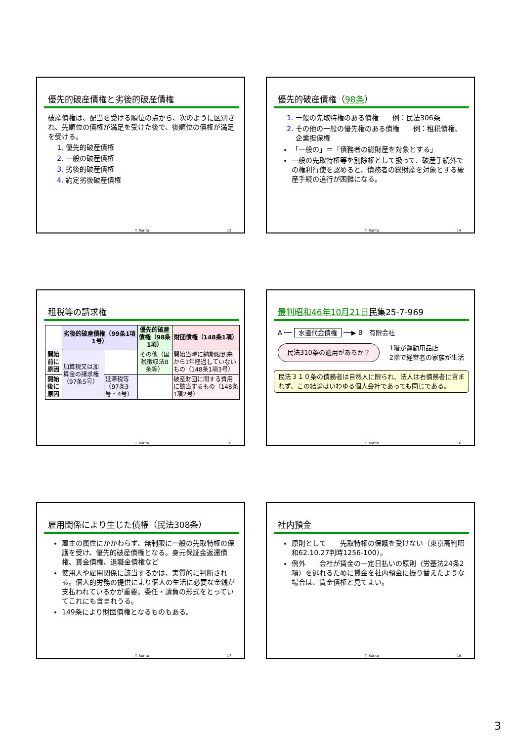優先的破産債権と劣後的破産債権
破産債権は、配当を受ける順位の点から、次のように区別され、先順位の債権が満足を受けた後で、後順位の債権が満足を受ける。
1. 優先的破産債権
2. 一般の破産債権
3. 劣後的破産債権
4. 約定劣後破産債権
T. Kurita 13
優先的破産債権（98条）
1. 一般の先取特権のある債権　　例：民法306条
2. その他の一般の優先権のある債権　　例：租税債権、企業担保権
「一般の」＝「債務者の総財産を対象とする」
一般の先取特権等を別除権として扱って、破産手続外での権利行使を認めると、債務者の総財産を対象とする破産手続の追行が困難になる。
T. Kurita 14
租税等の請求権
| | 劣後的破産債権（99条1項1号） | | 優先的破産債権（98条1項） | 財団債権（148条1項） |
| --- | --- | --- | --- | --- |
| 開始前に原因 | 加算税又は加算金の請求権（97条5号） | | その他（国税徴収法8条等） | 開始当時に納期限到来から1年経過していないもの（148条1項3号） |
| 開始後に原因 | | 延滞税等（97条3号・4号） | | 破産財団に関する費用に該当するもの（148条1項2号） |
T. Kurita 15
最判昭和46年10月21日民集25-7-969
A ── 水道代金債権 ──▶ B　有限会社
民法310条の適用があるか？
1階が運動用品店
2階で経営者の家族が生活
民法３１０条の債務者は自然人に限られ、法人は右債務者に含まれず、この結論はいわゆる個人会社であっても同じである。
T. Kurita 16
雇用関係により生じた債権（民法308条）
雇主の属性にかかわらず、無制限に一般の先取特権の保護を受け、優先的破産債権となる。身元保証金返還債権、賃金債権、退職金債権など
使用人や雇用関係に該当するかは、実質的に判断される。個人的労務の提供により個人の生活に必要な金銭が支払われているかが重要。委任・請負の形式をとっていてこれにも含まれうる。
149条により財団債権となるものもある。
T. Kurita 17
社内預金
原則として　　先取特権の保護を受けない（東京高判昭和62.10.27判時1256-100）。
例外　　会社が賃金の一定日払いの原則（労基法24条2項）を逃れるために賃金を社内預金に振り替えたような場合は、賃金債権と見てよい。
T. Kurita 18
3